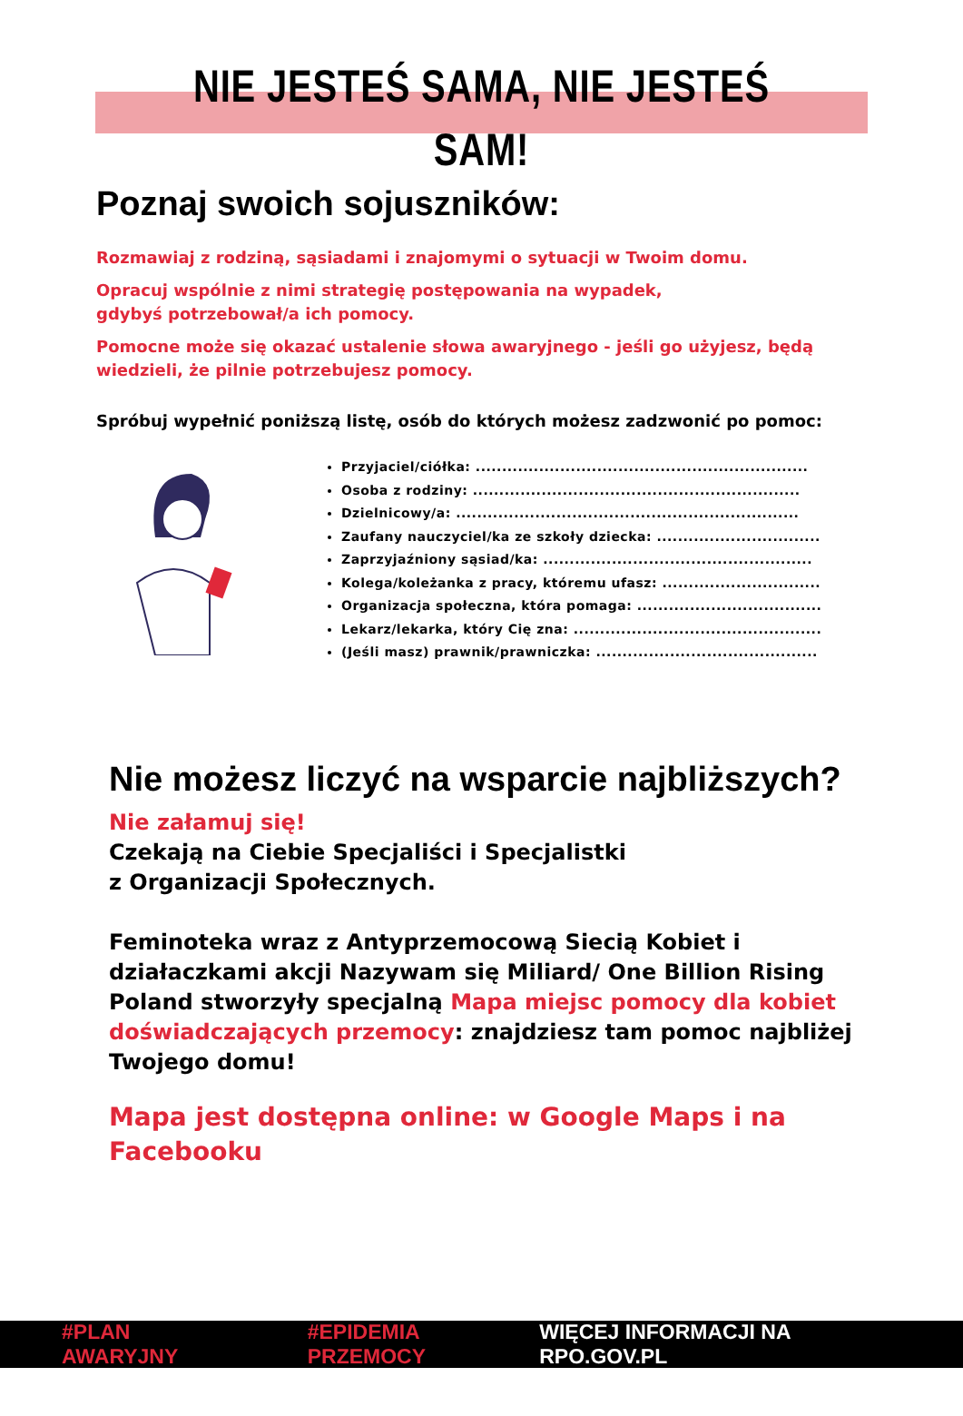NIE JESTEŚ SAMA, NIE JESTEŚ SAM!
Poznaj swoich sojuszników:
Rozmawiaj z rodziną, sąsiadami i znajomymi o sytuacji w Twoim domu.
Opracuj wspólnie z nimi strategię postępowania na wypadek,
gdybyś potrzebował/a ich pomocy.
Pomocne może się okazać ustalenie słowa awaryjnego - jeśli go użyjesz, będą wiedzieli, że pilnie potrzebujesz pomocy.
Spróbuj wypełnić poniższą listę, osób do których możesz zadzwonić po pomoc:
Przyjaciel/ciółka: ...............................................................
Osoba z rodziny: ..............................................................
Dzielnicowy/a: .................................................................
Zaufany nauczyciel/ka ze szkoły dziecka: ...............................
Zaprzyjaźniony sąsiad/ka: ...................................................
Kolega/koleżanka z pracy, któremu ufasz: ..............................
Organizacja społeczna, która pomaga: ...................................
Lekarz/lekarka, który Cię zna: ...............................................
(Jeśli masz) prawnik/prawniczka: ..........................................
Nie możesz liczyć na wsparcie najbliższych?
Nie załamuj się!
Czekają na Ciebie Specjaliści i Specjalistki
z Organizacji Społecznych.
Feminoteka wraz z Antyprzemocową Siecią Kobiet i działaczkami akcji Nazywam się Miliard/ One Billion Rising Poland stworzyły specjalną Mapa miejsc pomocy dla kobiet doświadczających przemocy: znajdziesz tam pomoc najbliżej Twojego domu!
Mapa jest dostępna online: w Google Maps i na Facebooku
#PLAN AWARYJNY #EPIDEMIA PRZEMOCY WIĘCEJ INFORMACJI NA RPO.GOV.PL